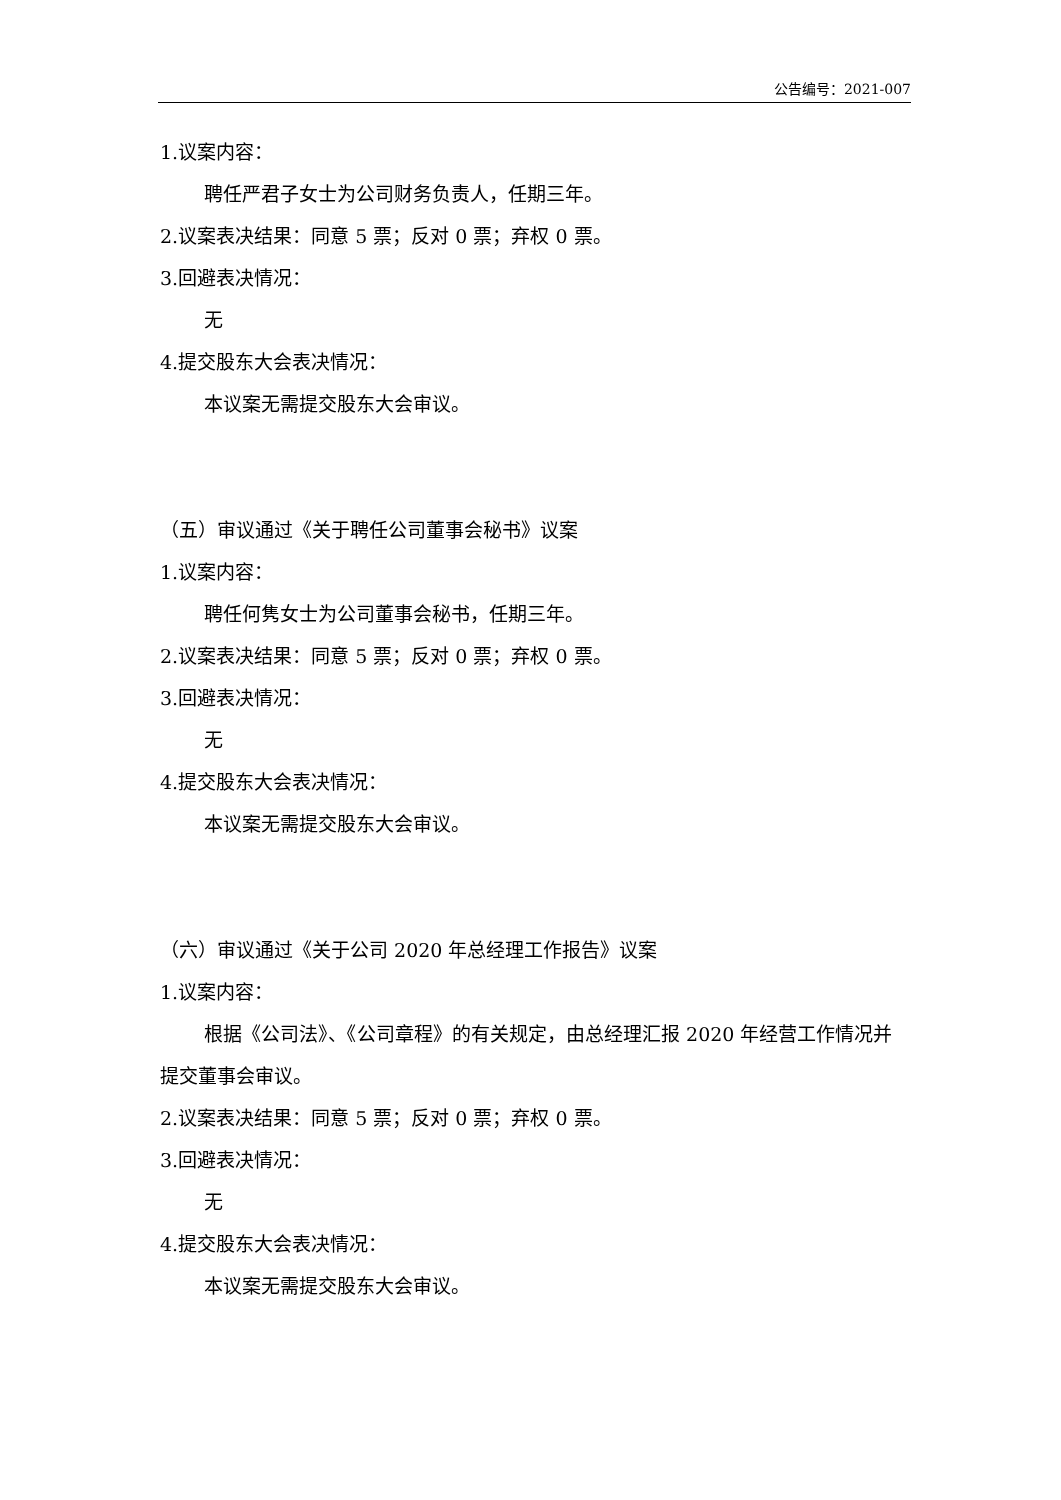公告编号：2021-007
1.议案内容：
聘任严君子女士为公司财务负责人，任期三年。
2.议案表决结果：同意 5 票；反对 0 票；弃权 0 票。
3.回避表决情况：
无
4.提交股东大会表决情况：
本议案无需提交股东大会审议。
（五）审议通过《关于聘任公司董事会秘书》议案
1.议案内容：
聘任何隽女士为公司董事会秘书，任期三年。
2.议案表决结果：同意 5 票；反对 0 票；弃权 0 票。
3.回避表决情况：
无
4.提交股东大会表决情况：
本议案无需提交股东大会审议。
（六）审议通过《关于公司 2020 年总经理工作报告》议案
1.议案内容：
根据《公司法》、《公司章程》的有关规定，由总经理汇报 2020 年经营工作情况并提交董事会审议。
2.议案表决结果：同意 5 票；反对 0 票；弃权 0 票。
3.回避表决情况：
无
4.提交股东大会表决情况：
本议案无需提交股东大会审议。